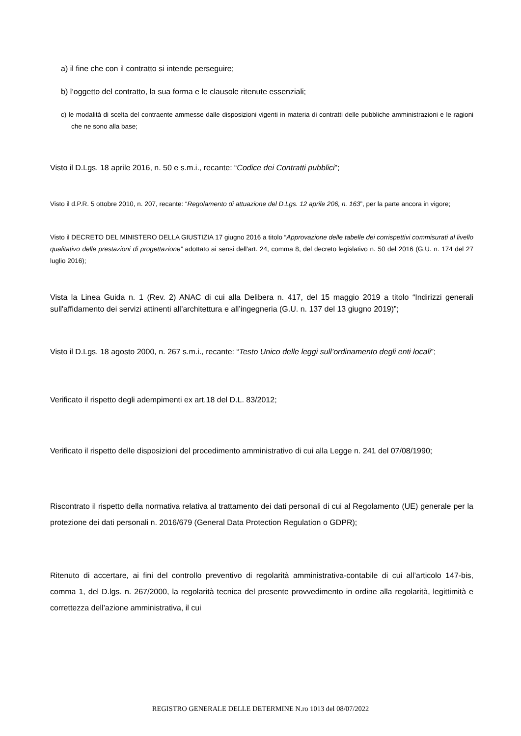a) il fine che con il contratto si intende perseguire;
b) l’oggetto del contratto, la sua forma e le clausole ritenute essenziali;
c) le modalità di scelta del contraente ammesse dalle disposizioni vigenti in materia di contratti delle pubbliche amministrazioni e le ragioni che ne sono alla base;
Visto il D.Lgs. 18 aprile 2016, n. 50 e s.m.i., recante: “Codice dei Contratti pubblici”;
Visto il d.P.R. 5 ottobre 2010, n. 207, recante: “Regolamento di attuazione del D.Lgs. 12 aprile 206, n. 163”, per la parte ancora in vigore;
Visto il DECRETO DEL MINISTERO DELLA GIUSTIZIA 17 giugno 2016 a titolo “Approvazione delle tabelle dei corrispettivi commisurati al livello qualitativo delle prestazioni di progettazione” adottato ai sensi dell'art. 24, comma 8, del decreto legislativo n. 50 del 2016 (G.U. n. 174 del 27 luglio 2016);
Vista la Linea Guida n. 1 (Rev. 2) ANAC di cui alla Delibera n. 417, del 15 maggio 2019 a titolo “Indirizzi generali sull'affidamento dei servizi attinenti all’architettura e all’ingegneria (G.U. n. 137 del 13 giugno 2019)”;
Visto il D.Lgs. 18 agosto 2000, n. 267 s.m.i., recante: “Testo Unico delle leggi sull’ordinamento degli enti locali”;
Verificato il rispetto degli adempimenti ex art.18 del D.L. 83/2012;
Verificato il rispetto delle disposizioni del procedimento amministrativo di cui alla Legge n. 241 del 07/08/1990;
Riscontrato il rispetto della normativa relativa al trattamento dei dati personali di cui al Regolamento (UE) generale per la protezione dei dati personali n. 2016/679 (General Data Protection Regulation o GDPR);
Ritenuto di accertare, ai fini del controllo preventivo di regolarità amministrativa-contabile di cui all’articolo 147-bis, comma 1, del D.lgs. n. 267/2000, la regolarità tecnica del presente provvedimento in ordine alla regolarità, legittimità e correttezza dell’azione amministrativa, il cui
REGISTRO GENERALE DELLE DETERMINE N.ro 1013 del 08/07/2022